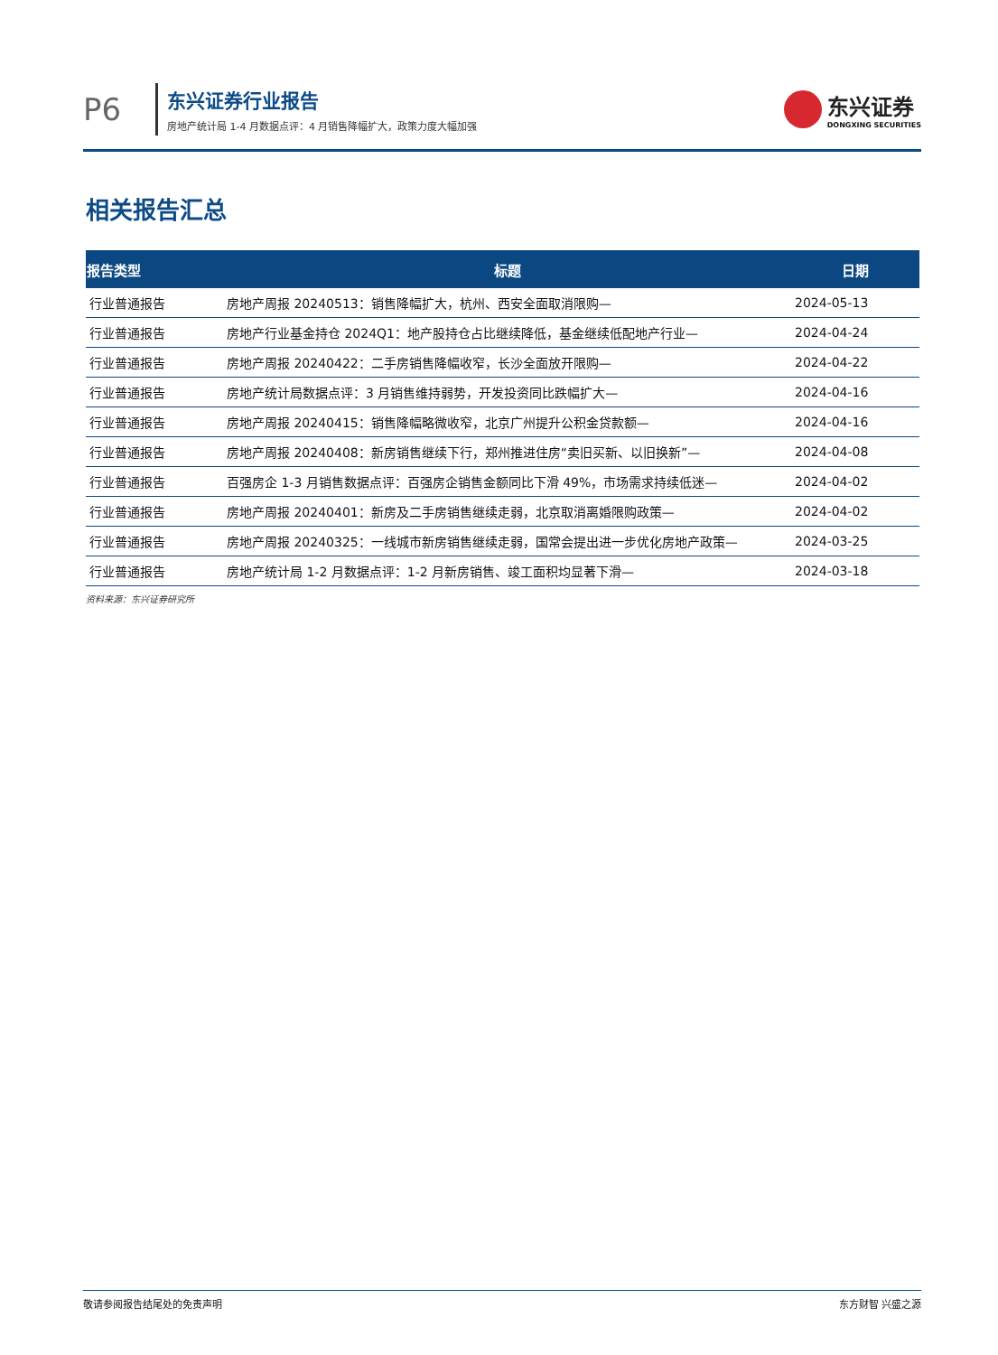P6
东兴证券行业报告
房地产统计局 1-4 月数据点评：4 月销售降幅扩大，政策力度大幅加强
东兴证券
DONGXING SECURITIES
相关报告汇总
| 报告类型 | 标题 | 日期 |
| --- | --- | --- |
| 行业普通报告 | 房地产周报 20240513：销售降幅扩大，杭州、西安全面取消限购— | 2024-05-13 |
| 行业普通报告 | 房地产行业基金持仓 2024Q1：地产股持仓占比继续降低，基金继续低配地产行业— | 2024-04-24 |
| 行业普通报告 | 房地产周报 20240422：二手房销售降幅收窄，长沙全面放开限购— | 2024-04-22 |
| 行业普通报告 | 房地产统计局数据点评：3 月销售维持弱势，开发投资同比跌幅扩大— | 2024-04-16 |
| 行业普通报告 | 房地产周报 20240415：销售降幅略微收窄，北京广州提升公积金贷款额— | 2024-04-16 |
| 行业普通报告 | 房地产周报 20240408：新房销售继续下行，郑州推进住房“卖旧买新、以旧换新”— | 2024-04-08 |
| 行业普通报告 | 百强房企 1-3 月销售数据点评：百强房企销售金额同比下滑 49%，市场需求持续低迷— | 2024-04-02 |
| 行业普通报告 | 房地产周报 20240401：新房及二手房销售继续走弱，北京取消离婚限购政策— | 2024-04-02 |
| 行业普通报告 | 房地产周报 20240325：一线城市新房销售继续走弱，国常会提出进一步优化房地产政策— | 2024-03-25 |
| 行业普通报告 | 房地产统计局 1-2 月数据点评：1-2 月新房销售、竣工面积均显著下滑— | 2024-03-18 |
资料来源：东兴证券研究所
敬请参阅报告结尾处的免责声明 东方财智 兴盛之源